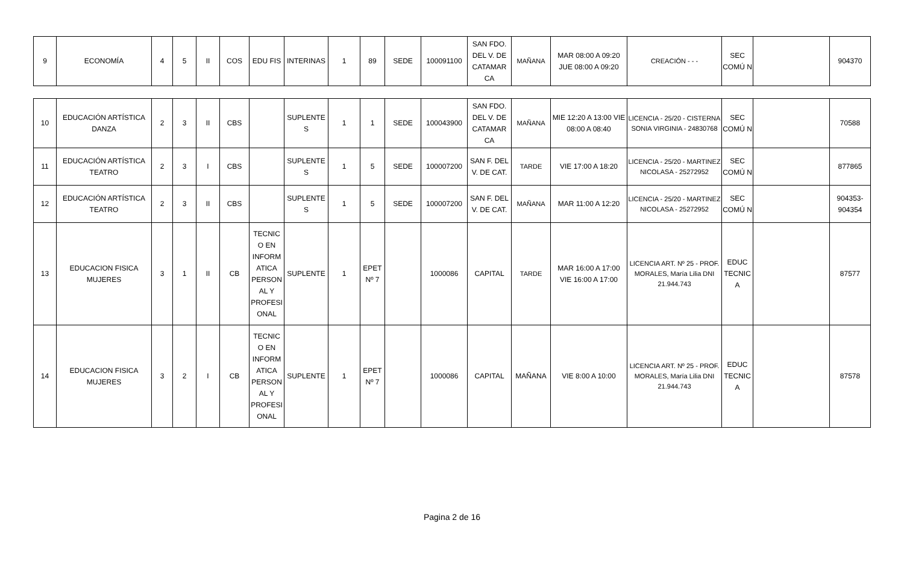| 9 | ECONOMÍA | 4 | 5 | II | COS | EDU FIS | INTERINAS | 1 | 89 | SEDE | 100091100 | SAN FDO. DEL V. DE CATAMAR CA | MAÑANA | MAR 08:00 A 09:20 JUE 08:00 A 09:20 | CREACIÓN - - - | SEC COMÚ N | | 904370 |
| 10 | EDUCACIÓN ARTÍSTICA DANZA | 2 | 3 | II | CBS | | SUPLENTE S | 1 | 1 | SEDE | 100043900 | SAN FDO. DEL V. DE CATAMAR CA | MAÑANA | MIE 12:20 A 13:00 VIE 08:00 A 08:40 | LICENCIA - 25/20 - CISTERNA SONIA VIRGINIA - 24830768 | SEC COMÚ N | | 70588 |
| 11 | EDUCACIÓN ARTÍSTICA TEATRO | 2 | 3 | I | CBS | | SUPLENTE S | 1 | 5 | SEDE | 100007200 | SAN F. DEL V. DE CAT. | TARDE | VIE 17:00 A 18:20 | LICENCIA - 25/20 - MARTINEZ NICOLASA - 25272952 | SEC COMÚ N | | 877865 |
| 12 | EDUCACIÓN ARTÍSTICA TEATRO | 2 | 3 | II | CBS | | SUPLENTE S | 1 | 5 | SEDE | 100007200 | SAN F. DEL V. DE CAT. | MAÑANA | MAR 11:00 A 12:20 | LICENCIA - 25/20 - MARTINEZ NICOLASA - 25272952 | SEC COMÚ N | | 904353- 904354 |
| 13 | EDUCACION FISICA MUJERES | 3 | 1 | II | CB | TECNIC O EN INFORM ATICA PERSON AL Y PROFESI ONAL | SUPLENTE | 1 | EPET Nº 7 | | 1000086 | CAPITAL | TARDE | MAR 16:00 A 17:00 VIE 16:00 A 17:00 | LICENCIA ART. Nº 25 - PROF. MORALES, María Lilia DNI 21.944.743 | EDUC TECNIC A | | 87577 |
| 14 | EDUCACION FISICA MUJERES | 3 | 2 | I | CB | TECNIC O EN INFORM ATICA PERSON AL Y PROFESI ONAL | SUPLENTE | 1 | EPET Nº 7 | | 1000086 | CAPITAL | MAÑANA | VIE 8:00 A 10:00 | LICENCIA ART. Nº 25 - PROF. MORALES, María Lilia DNI 21.944.743 | EDUC TECNIC A | | 87578 |
Pagina 2 de 16